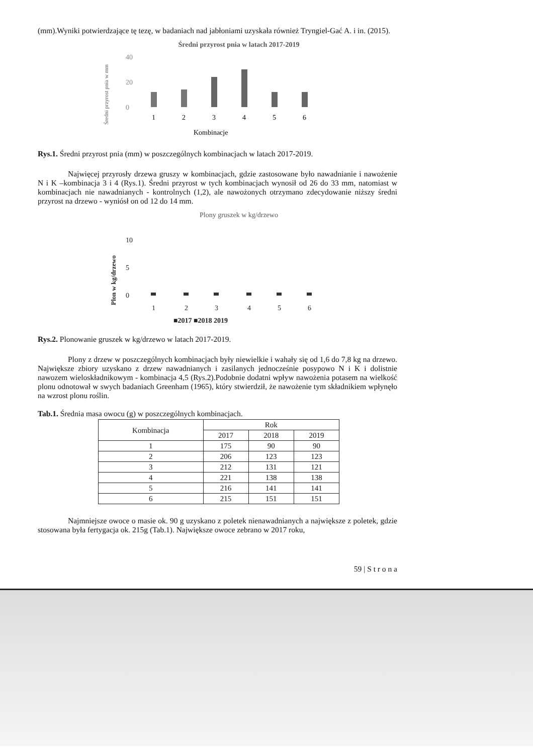(mm).Wyniki potwierdzające tę tezę, w badaniach nad jabłoniami uzyskała również Tryngiel-Gać A. i in. (2015).
Średni przyrost pnia w latach 2017-2019
Średni przyrost pnia w mm
40
20
0
1
2
3
4
5
6
Kombinacje
Rys.1. Średni przyrost pnia (mm) w poszczególnych kombinacjach w latach 2017-2019.
Najwięcej przyrosły drzewa gruszy w kombinacjach, gdzie zastosowane było nawadnianie i nawożenie N i K –kombinacja 3 i 4 (Rys.1). Średni przyrost w tych kombinacjach wynosił od 26 do 33 mm, natomiast w kombinacjach nie nawadnianych - kontrolnych (1,2), ale nawożonych otrzymano zdecydowanie niższy średni przyrost na drzewo - wyniósł on od 12 do 14 mm.
Plony gruszek w kg/drzewo
Plon w kg/drzewo
10
5
0
1
2
3
4
5
6
■2017 ■2018 2019
Rys.2. Plonowanie gruszek w kg/drzewo w latach 2017-2019.
Plony z drzew w poszczególnych kombinacjach były niewielkie i wahały się od 1,6 do 7,8 kg na drzewo. Największe zbiory uzyskano z drzew nawadnianych i zasilanych jednocześnie posypowo N i K i dolistnie nawozem wieloskładnikowym - kombinacja 4,5 (Rys.2).Podobnie dodatni wpływ nawożenia potasem na wielkość plonu odnotował w swych badaniach Greenham (1965), który stwierdził, że nawożenie tym składnikiem wpłynęło na wzrost plonu roślin.
Tab.1. Średnia masa owocu (g) w poszczególnych kombinacjach.
| Kombinacja | Rok | | |
| --- | --- | --- | --- |
| | 2017 | 2018 | 2019 |
| 1 | 175 | 90 | 90 |
| 2 | 206 | 123 | 123 |
| 3 | 212 | 131 | 121 |
| 4 | 221 | 138 | 138 |
| 5 | 216 | 141 | 141 |
| 6 | 215 | 151 | 151 |
Najmniejsze owoce o masie ok. 90 g uzyskano z poletek nienawadnianych a największe z poletek, gdzie stosowana była fertygacja ok. 215g (Tab.1). Największe owoce zebrano w 2017 roku,
59 | S t r o n a